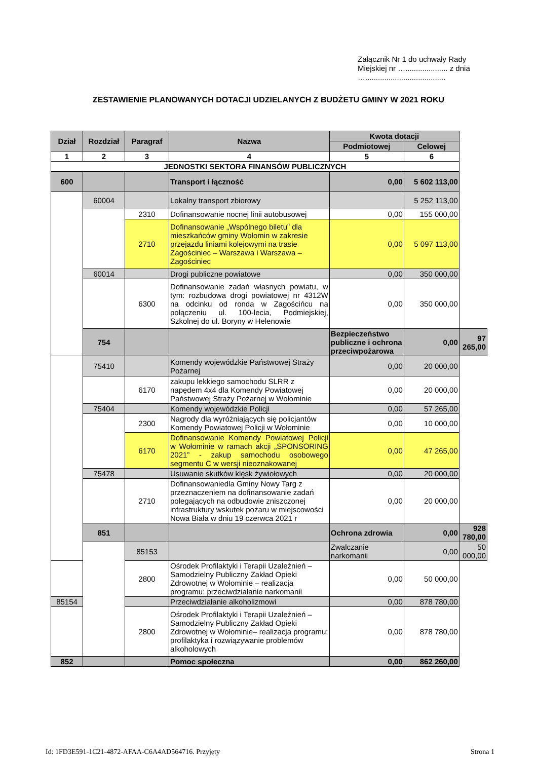Załącznik Nr 1 do uchwały Rady Miejskiej nr ….................... z dnia …......................................
ZESTAWIENIE PLANOWANYCH DOTACJI UDZIELANYCH Z BUDŻETU GMINY W 2021 ROKU
| Dział | Rozdział | Paragraf | Nazwa | Kwota dotacji | | |
| --- | --- | --- | --- | --- | --- | --- |
| | | | | Podmiotowej | Celowej | |
| 1 | 2 | 3 | 4 | 5 | 6 | |
| JEDNOSTKI SEKTORA FINANSÓW PUBLICZNYCH | | | | | | |
| 600 | | | Transport i łączność | 0,00 | 5 602 113,00 | |
| | 60004 | | Lokalny transport zbiorowy | | 5 252 113,00 | |
| | | 2310 | Dofinansowanie nocnej linii autobusowej | 0,00 | 155 000,00 | |
| | | 2710 | Dofinansowanie „Wspólnego biletu” dla mieszkańców gminy Wołomin w zakresie przejazdu liniami kolejowymi na trasie Zagościniec – Warszawa i Warszawa – Zagościniec | 0,00 | 5 097 113,00 | |
| | 60014 | | Drogi publiczne powiatowe | 0,00 | 350 000,00 | |
| | | 6300 | Dofinansowanie zadań własnych powiatu, w tym: rozbudowa drogi powiatowej nr 4312W na odcinku od ronda w Zagościńcu na połączeniu ul. 100-lecia, Podmiejskiej, Szkolnej do ul. Boryny w Helenowie | 0,00 | 350 000,00 | |
| | 754 | | | Bezpieczeństwo publiczne i ochrona przeciwpożarowa | 0,00 | 97 265,00 |
| | 75410 | | Komendy wojewódzkie Państwowej Straży Pożarnej | 0,00 | 20 000,00 | |
| | | 6170 | zakupu lekkiego samochodu SLRR z napędem 4x4 dla Komendy Powiatowej Państwowej Straży Pożarnej w Wołominie | 0,00 | 20 000,00 | |
| | 75404 | | Komendy wojewódzkie Policji | 0,00 | 57 265,00 | |
| | | 2300 | Nagrody dla wyróżniających się policjantów Komendy Powiatowej Policji w Wołominie | 0,00 | 10 000,00 | |
| | | 6170 | Dofinansowanie Komendy Powiatowej Policji w Wołominie w ramach akcji „SPONSORING 2021” - zakup samochodu osobowego segmentu C w wersji nieoznakowanej | 0,00 | 47 265,00 | |
| | 75478 | | Usuwanie skutków klęsk żywiołowych | 0,00 | 20 000,00 | |
| | | 2710 | Dofinansowaniedla Gminy Nowy Targ z przeznaczeniem na dofinansowanie zadań polegających na odbudowie zniszczonej infrastruktury wskutek pożaru w miejscowości Nowa Biała w dniu 19 czerwca 2021 r | 0,00 | 20 000,00 | |
| | 851 | | | Ochrona zdrowia | 0,00 | 928 780,00 |
| | | 85153 | | Zwalczanie narkomanii | 0,00 | 50 000,00 |
| | | 2800 | Ośrodek Profilaktyki i Terapii Uzależnień – Samodzielny Publiczny Zakład Opieki Zdrowotnej w Wołominie – realizacja programu: przeciwdziałanie narkomanii | 0,00 | 50 000,00 | |
| 85154 | | | Przeciwdziałanie alkoholizmowi | 0,00 | 878 780,00 | |
| | | 2800 | Ośrodek Profilaktyki i Terapii Uzależnień – Samodzielny Publiczny Zakład Opieki Zdrowotnej w Wołominie– realizacja programu: profilaktyka i rozwiązywanie problemów alkoholowych | 0,00 | 878 780,00 | |
| 852 | | | Pomoc społeczna | 0,00 | 862 260,00 | |
Id: 1FD3E591-1C21-4872-AFAA-C6A4AD564716. Przyjęty Strona 1